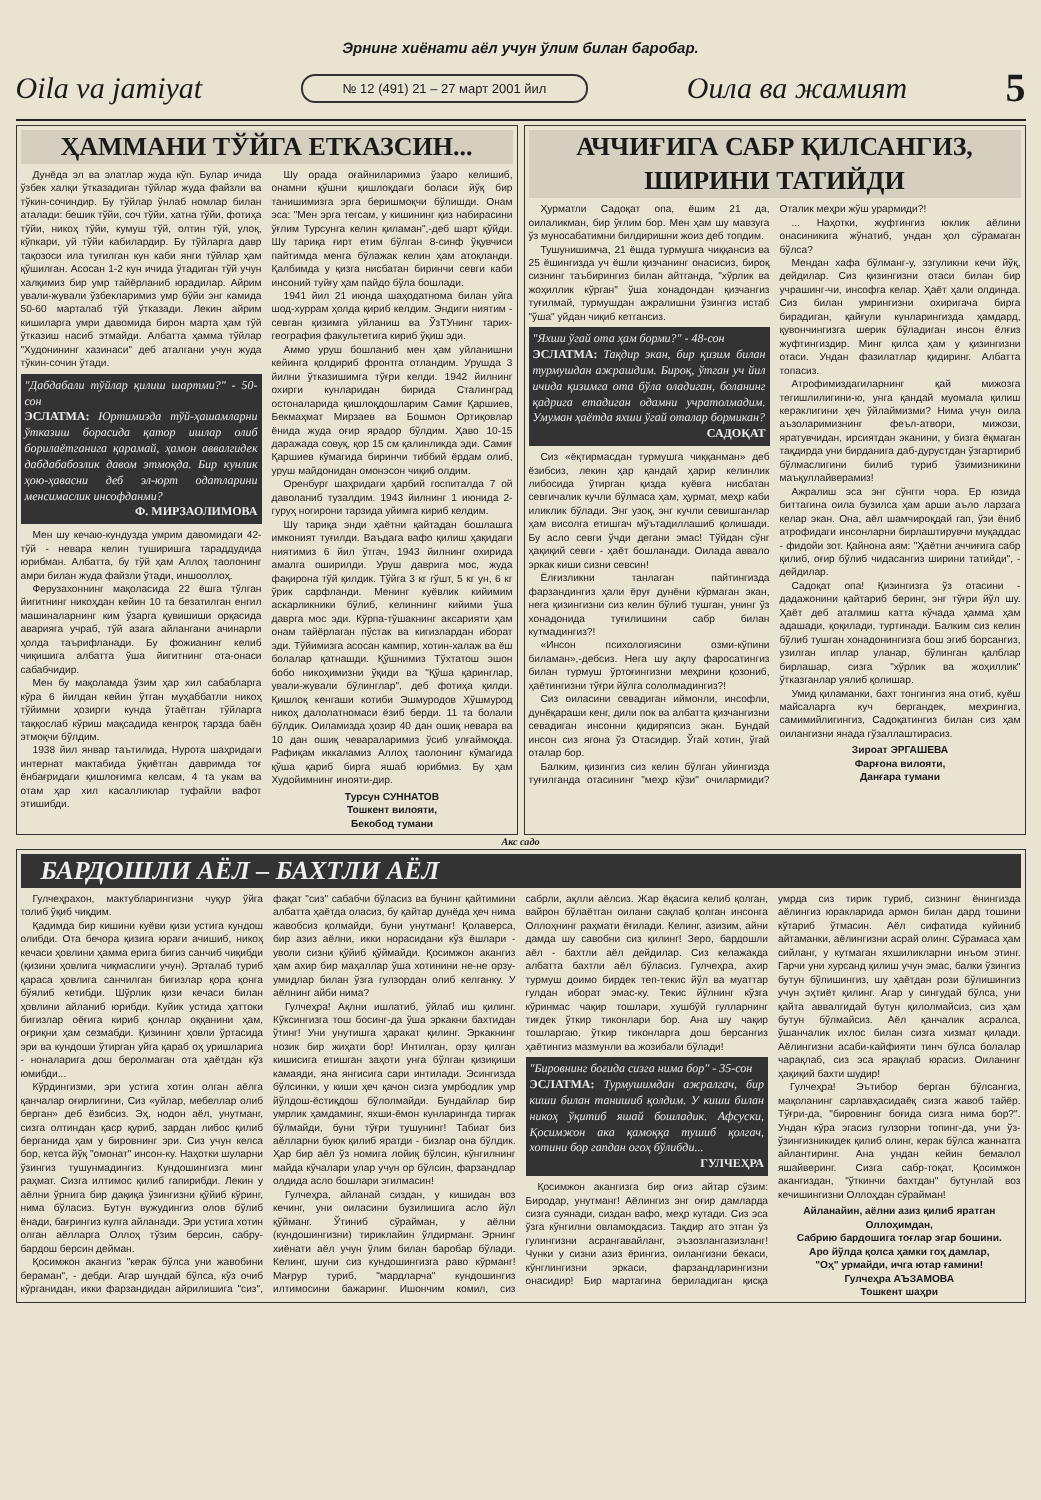Эрнинг хиёнати аёл учун ўлим билан баробар.
Oila va jamiyat № 12 (491) 21 – 27 март 2001 йил Оила ва жамият 5
ҲАММАНИ ТЎЙГА ЕТКАЗСИН...
Дунёда эл ва элатлар жуда кўп. Булар ичида ўзбек халқи ўтказадиган тўйлар жуда файзли ва тўкин-сочиндир. Бу тўйлар ўнлаб номлар билан аталади: бешик тўйи, соч тўйи, хатна тўйи, фотиҳа тўйи, никоҳ тўйи, кумуш тўй, олтин тўй, улоқ, кўпкари, уй тўйи кабилардир. Бу тўйларга давр тақозоси ила туғилган кун каби янги тўйлар ҳам қўшилган. Асосан 1-2 кун ичида ўтадиган тўй учун халқимиз бир умр тайёрланиб юрадилар. Айрим ували-жували ўзбекларимиз умр бўйи энг камида 50-60 марталаб тўй ўтказади. Лекин айрим кишиларга умри давомида бирон марта ҳам тўй ўтказиш насиб этмайди. Албатта ҳамма тўйлар "Худонининг хазинаси" деб аталгани учун жуда тўкин-сочин ўтади.
"Дабдабали тўйлар қилиш шартми?" - 50-сон
ЭСЛАТМА: Юртимизда тўй-ҳашамларни ўтказиш борасида қатор ишлар олиб борилаётганига қарамай, ҳамон аввалгидек дабдабабозлик давом этмоқда. Бир кунлик ҳою-ҳавасни деб эл-юрт одатларини менсимаслик инсофданми?
Ф. МИРЗАОЛИМОВА
Мен шу кечаю-кундузда умрим давомидаги 42-тўй - невара келин туширишга тараддудида юрибман. Албатта, бу тўй ҳам Аллоҳ таолонинг амри билан жуда файзли ўтади, иншооллоҳ.
Ферузахоннинг мақоласида 22 ёшга тўлган йигитнинг никоҳдан кейин 10 та безатилган енгил машиналарнинг ким ўзарга қувишиши орқасида аварияга учраб, тўй азага айлангани ачинарли ҳолда таърифланади. Бу фожианинг келиб чиқишига албатта ўша йигитнинг ота-онаси сабабчидир.
Мен бу мақоламда ўзим ҳар хил сабабларга кўра 6 йилдан кейин ўтган муҳаббатли никоҳ тўйимни ҳозирги кунда ўтаётган тўйларга таққослаб кўриш мақсадида кенгроқ тарзда баён этмоқчи бўлдим.
1938 йил январ таътилида, Нурота шаҳридаги интернат мактабида ўқиётган давримда тоғ ёнбағридаги қишлоғимга келсам, 4 та укам ва отам ҳар хил касалликлар туфайли вафот этишибди.
Шу орада оғайниларимиз ўзаро келишиб, онамни қўшни қишлоқдаги боласи йўқ бир танишимизга эрга беришмоқчи бўлишди. Онам эса: "Мен эрга тегсам, у кишининг қиз набирасини ўғлим Турсунга келин қиламан",-деб шарт қўйди. Шу тариқа ғирт етим бўлган 8-синф ўқувчиси пайтимда менга бўлажак келин ҳам атоқланди. Қалбимда у қизга нисбатан биринчи севги каби инсоний туйғу ҳам пайдо бўла бошлади.
1941 йил 21 июнда шаҳодатнома билан уйга шод-хуррам ҳолда қириб келдим. Эндиги ниятим - севган қизимга уйланиш ва ЎзТУнинг тарих-география факультетига кириб ўқиш эди.
Аммо уруш бошланиб мен ҳам уйланишни кейинга қолдириб фронтга отландим. Урушда 3 йилни ўтказишимга тўғри келди. 1942 йилнинг охирги кунларидан бирида Сталинград остоналарида қишлоқдошларим Самиғ Қаршиев, Бекмаҳмат Мирзаев ва Бошмон Ортиқовлар ёнида жуда оғир ярадор бўлдим. Ҳаво 10-15 даражада совуқ, қор 15 см қалинликда эди. Самиғ Қаршиев кўмагида биринчи тиббий ёрдам олиб, уруш майдонидан омонэсон чиқиб олдим.
Оренбург шаҳридаги ҳарбий госпиталда 7 ой даволаниб тузалдим. 1943 йилнинг 1 июнида 2-гуруҳ ногирони тарзида уйимга кириб келдим.
Шу тариқа энди ҳаётни қайтадан бошлашга имконият туғилди. Ваъдага вафо қилиш ҳақидаги ниятимиз 6 йил ўтгач, 1943 йилнинг охирида амалга оширилди. Уруш даврига мос, жуда фақирона тўй қилдик. Тўйга 3 кг гўшт, 5 кг ун, 6 кг ўрик сарфланди. Менинг куёвлик кийимим аскарликники бўлиб, келиннинг кийими ўша даврга мос эди. Кўрпа-тўшакнинг аксарияти ҳам онам тайёрлаган пўстак ва кигизлардан иборат эди. Тўйимизга асосан кампир, хотин-халаж ва ёш болалар қатнашди. Қўшнимиз Тўхтатош эшон бобо никоҳимизни ўқиди ва "Қўша қаринглар, ували-жували бўлинглар", деб фотиҳа қилди. Қишлоқ кенгаши котиби Эшмуродов Хўшмурод никоҳ далолатномаси ёзиб берди. 11 та болали бўлдик. Оиламизда ҳозир 40 дан ошиқ невара ва 10 дан ошиқ чевараларимиз ўсиб улғаймоқда. Рафиқам иккаламиз Аллоҳ таолонинг кўмагида қўша қариб бирга яшаб юрибмиз. Бу ҳам Худойимнинг инояти-дир.
Турсун СУННАТОВ
Тошкент вилояти,
Бекобод тумани
АЧЧИҒИГА САБР ҚИЛСАНГИЗ, ШИРИНИ ТАТИЙДИ
Ҳурматли Садоқат опа, ёшим 21 да, оилаликман, бир ўғлим бор. Мен ҳам шу мавзуга ўз муносабатимни билдиришни жоиз деб топдим.
Тушунишимча, 21 ёшда турмушга чиққансиз ва 25 ёшингизда уч ёшли қизчанинг онасисиз, бироқ сизнинг таъбирингиз билан айтганда, "хўрлик ва жоҳиллик кўрган" ўша хонадондан қизчангиз туғилмай, турмушдан ажралишни ўзингиз истаб "ўша" уйдан чиқиб кетгансиз.
"Яхши ўгай ота ҳам борми?" - 48-сон
ЭСЛАТМА: Тақдир экан, бир қизим билан турмушдан ажрашдим. Бироқ, ўтган уч йил ичида қизимга ота бўла оладиган, боланинг қадрига етадиган одамни учратолмадим. Умуман ҳаётда яхши ўгай оталар бормикан?
САДОҚАТ
Сиз «ёқтирмасдан турмушга чиққанман» деб ёзибсиз, лекин ҳар қандай ҳарир келинлик либосида ўтирган қизда куёвга нисбатан севгичалик кучли бўлмаса ҳам, ҳурмат, меҳр каби иликлик бўлади. Энг узоқ, энг кучли севишганлар ҳам висолга етишгач мўътадиллашиб қолишади. Бу асло севги ўчди дегани эмас! Тўйдан сўнг ҳақиқий севги - ҳаёт бошланади. Оилада аввало эркак киши сизни севсин!
Ёлғизликни танлаган пайтингизда фарзандингиз ҳали ёруғ дунёни кўрмаган экан, нега қизингизни сиз келин бўлиб тушган, унинг ўз хонадонида туғилишини сабр билан кутмадингиз?!
«Инсон психологиясини озми-кўпини биламан»,-дебсиз. Нега шу ақлу фаросатингиз билан турмуш ўртоғингизни меҳрини қозониб, ҳаётингизни тўғри йўлга сололмадингиз?!
Сиз оиласини севадиган иймонли, инсофли, дунёқараши кенг, дили пок ва албатта қизчангизни севадиган инсонни қидиряпсиз экан. Бундай инсон сиз ягона ўз Отасидир. Ўгай хотин, ўгай оталар бор.
Балким, қизингиз сиз келин бўлган уйингизда туғилганда отасининг "меҳр кўзи" очилармиди? Оталик меҳри жўш урармиди?!
... Наҳотки, жуфтингиз юклик аёлини онасиникига жўнатиб, ундан ҳол сўрамаган бўлса?
Мендан хафа бўлманг-у, эзгуликни кечи йўқ, дейдилар. Сиз қизингизни отаси билан бир учрашинг-чи, инсофга келар. Ҳаёт ҳали олдинда. Сиз билан умрингизни охиригача бирга бирадиган, қайғули кунларингизда ҳамдард, қувончингизга шерик бўладиган инсон ёлғиз жуфтингиздир. Минг қилса ҳам у қизингизни отаси. Ундан фазилатлар қидиринг. Албатта топасиз.
Атрофимиздагиларнинг қай мижозга тегишлилигини-ю, унга қандай муомала қилиш кераклигини ҳеч ўйлаймизми? Нима учун оила аъзоларимизнинг феъл-атвори, мижози, яратувчидан, ирсиятдан эканини, у бизга ёқмаган тақдирда уни бирданига даб-дурустдан ўзгартириб бўлмаслигини билиб туриб ўзимизникини маъқуллайверамиз!
Ажралиш эса энг сўнгги чора. Ер юзида биттагина оила бузилса ҳам арши аъло ларзага келар экан. Она, аёл шамчироқдай гап, ўзи ёниб атрофидаги инсонларни бирлаштирувчи муқаддас - фидойи зот. Қайнона аям: "Ҳаётни аччиғига сабр қилиб, оғир бўлиб чидасангиз ширини татийди", - дейдилар.
Садоқат опа! Қизингизга ўз отасини - дадажонини қайтариб беринг, энг тўғри йўл шу. Ҳаёт деб аталмиш катта кўчада ҳамма ҳам адашади, қоқилади, туртинади. Балким сиз келин бўлиб тушган хонадонингизга бош эгиб борсангиз, узилган иплар уланар, бўлинган қалблар бирлашар, сизга "хўрлик ва жоҳиллик" ўтказганлар уялиб қолишар.
Умид қиламанки, бахт тонгингиз яна отиб, куёш майсаларга куч бергандек, меҳрингиз, самимийлигингиз, Садоқатингиз билан сиз ҳам оилангизни янада гўзаллаштирасиз.
Зироат ЭРГАШЕВА
Фарғона вилояти,
Данғара тумани
Акс садо
БАРДОШЛИ АЁЛ – БАХТЛИ АЁЛ
Гулчеҳрахон, мактубларингизни чуқур ўйга толиб ўқиб чиқдим.
Қадимда бир кишини куёви қизи устига кундош олибди. Ота бечора қизига юраги ачишиб, никоҳ кечаси ҳовлини ҳамма ерига бигиз санчиб чиқибди (қизини ҳовлига чиқмаслиги учун). Эрталаб туриб қараса ҳовлига санчилган бигизлар қора қонга бўялиб кетибди. Шўрлик қизи кечаси билан ҳовлини айланиб юрибди. Куйик устида ҳаттоки бигизлар оёғига кириб қонлар оққанини ҳам, оғриқни ҳам сезмабди. Қизининг ҳовли ўртасида эри ва кундоши ўтирган уйга қараб оҳ уришларига - ноналарига дош беролмаган ота ҳаётдан кўз юмибди...
Кўрдингизми, эри устига хотин олган аёлга қанчалар оғирлигини, Сиз «уйлар, мебеллар олиб берган» деб ёзибсиз. Эҳ, нодон аёл, унутманг, сизга олтиндан қаср қуриб, зардан либос қилиб берганида ҳам у бировнинг эри. Сиз учун келса бор, кетса йўқ "омонат" инсон-ку. Наҳотки шуларни ўзингиз тушунмадингиз. Кундошингизга минг раҳмат. Сизга илтимос қилиб гапирибди. Лекин у аёлни ўрнига бир дақиқа ўзингизни қўйиб кўринг, нима бўласиз. Бутун вужудингиз олов бўлиб ёнади, бағрингиз кулга айланади. Эри устига хотин олган аёлларга Оллоҳ тўзим берсин, сабру-бардош берсин дейман.
Қосимжон акангиз "керак бўлса уни жавобини бераман", - дебди. Агар шундай бўлса, кўз очиб кўрганидан, икки фарзандидан айрилишига "сиз", фақат "сиз" сабабчи бўласиз ва бунинг қайтимини албатта ҳаётда оласиз, бу қайтар дунёда ҳеч нима жавобсиз қолмайди, буни унутманг! Қолаверса, бир азиз аёлни, икки норасидани кўз ёшлари - уволи сизни қўйиб қўймайди. Қосимжон акангиз ҳам ахир бир маҳаллар ўша хотинини не-не орзу-умидлар билан ўзга гулзордан олиб келганку. У аёлнинг айби нима?
Гулчеҳра! Ақлни ишлатиб, ўйлаб иш қилинг. Кўксингизга тош босинг-да ўша эркакни бахтидан ўтинг! Уни унутишга ҳаракат қилинг. Эркакнинг нозик бир жиҳати бор! Интилган, орзу қилган кишисига етишган заҳоти унга бўлган қизиқиши камаяди, яна янгисига сари интилади. Эсингизда бўлсинки, у киши ҳеч қачон сизга умрбодлик умр йўлдош-ёстиқдош бўлолмайди. Бундайлар бир умрлик ҳамдаминг, яхши-ёмон кунларингда тиргак бўлмайди, буни тўғри тушунинг! Табиат биз аёлларни буюк қилиб яратди - бизлар она бўлдик. Ҳар бир аёл ўз номига лойиқ бўлсин, кўнгилнинг майда кўчалари улар учун ор бўлсин, фарзандлар олдида асло бошлари эгилмасин!
Гулчеҳра, айланай сиздан, у кишидан воз кечинг, уни оиласини бузилишига асло йўл қўйманг. Ўтиниб сўрайман, у аёлни (кундошингизни) тириклайин ўлдирманг. Эрнинг хиёнати аёл учун ўлим билан баробар бўлади. Келинг, шуни сиз кундошингизга раво кўрманг! Мағрур туриб, "мардларча" кундошингиз илтимосини бажаринг. Ишончим комил, сиз сабрли, ақлли аёлсиз. Жар ёқасига келиб қолган, вайрон бўлаётган оилани сақлаб қолган инсонга Оллоҳнинг раҳмати ёғилади. Келинг, азизим, айни дамда шу савобни сиз қилинг! Зеро, бардошли аёл - бахтли аёл дейдилар. Сиз келажакда албатта бахтли аёл бўласиз. Гулчеҳра, ахир турмуш доимо бирдек теп-текис йўл ва муаттар гулдан иборат эмас-ку. Текис йўлнинг кўзга кўринмас чақир тошлари, хушбўй гулларнинг тиғдек ўткир тиконлари бор. Ана шу чақир тошларгаю, ўткир тиконларга дош берсангиз ҳаётингиз мазмунли ва жозибали бўлади!
"Бировнинг боғида сизга нима бор" - 35-сон
ЭСЛАТМА: Турмушимдан ажралгач, бир киши билан танишиб қолдим. У киши билан никоҳ ўқитиб яшай бошладик. Афсуски, Қосимжон ака қамоққа тушиб қолгач, хотини бор гапдан огоҳ бўлибди...
ГУЛЧЕҲРА
Қосимжон акангизга бир оғиз айтар сўзим: Биродар, унутманг! Аёлингиз энг оғир дамларда сизга суянади, сиздан вафо, меҳр кутади. Сиз эса ўзга кўнгилни овламоқдасиз. Тақдир ато этган ўз гулингизни асрангавайланг, эъзозлангазизланг! Чунки у сизни азиз ёрингиз, оилангизни бекаси, кўнглингизни эркаси, фарзандларингизни онасидир! Бир мартагина бериладиган қисқа умрда сиз тирик туриб, сизнинг ёнингизда аёлингиз юракларида армон билан дард тошини кўтариб ўтмасин. Аёл сифатида куйиниб айтаманки, аёлингизни асрай олинг. Сўрамаса ҳам сийланг, у кутмаган яхшиликларни инъом этинг. Гарчи уни хурсанд қилиш учун эмас, балки ўзингиз бутун бўлишингиз, шу ҳаётдан рози бўлишингиз учун эҳтиёт қилинг. Агар у сингудай бўлса, уни қайта аввалгидай бутун қилолмайсиз, сиз ҳам бутун бўлмайсиз. Аёл қанчалик асралса, ўшанчалик ихлос билан сизга хизмат қилади. Аёлингизни асаби-кайфияти тинч бўлса болалар чарақлаб, сиз эса ярақлаб юрасиз. Оиланинг ҳақиқий бахти шудир!
Гулчеҳра! Эътибор берган бўлсангиз, мақоланинг сарлавҳасидаёқ сизга жавоб тайёр. Тўғри-да, "бировнинг боғида сизга нима бор?". Ундан кўра эгасиз гулзорни топинг-да, уни ўз-ўзингизникидек қилиб олинг, керак бўлса жаннатга айлантиринг. Ана ундан кейин бемалол яшайверинг. Сизга сабр-тоқат, Қосимжон акангиздан, "ўткинчи бахтдан" бутунлай воз кечишингизни Оллоҳдан сўрайман!
Айланайин, аёлни азиз қилиб яратган Оллоҳимдан,
Сабрию бардошига тоғлар эгар бошини.
Аро йўлда қолса ҳамки гоҳ дамлар,
"Оҳ" урмайди, ичга ютар ғамини!
Гулчеҳра АЪЗАМОВА
Тошкент шаҳри